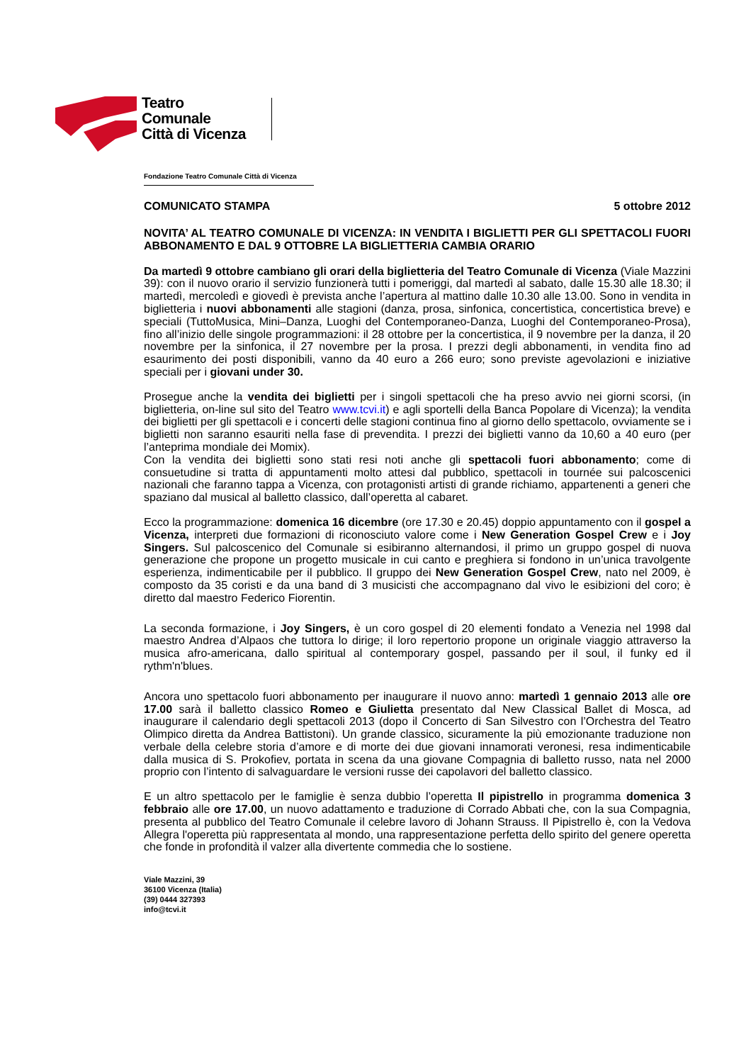Teatro
Comunale
Città di Vicenza
Fondazione Teatro Comunale Città di Vicenza
COMUNICATO STAMPA 5 ottobre 2012
NOVITA’ AL TEATRO COMUNALE DI VICENZA: IN VENDITA I BIGLIETTI PER GLI SPETTACOLI FUORI ABBONAMENTO E DAL 9 OTTOBRE LA BIGLIETTERIA CAMBIA ORARIO
Da martedì 9 ottobre cambiano gli orari della biglietteria del Teatro Comunale di Vicenza (Viale Mazzini 39): con il nuovo orario il servizio funzionerà tutti i pomeriggi, dal martedì al sabato, dalle 15.30 alle 18.30; il martedì, mercoledì e giovedì è prevista anche l’apertura al mattino dalle 10.30 alle 13.00. Sono in vendita in biglietteria i nuovi abbonamenti alle stagioni (danza, prosa, sinfonica, concertistica, concertistica breve) e speciali (TuttoMusica, Mini–Danza, Luoghi del Contemporaneo-Danza, Luoghi del Contemporaneo-Prosa), fino all’inizio delle singole programmazioni: il 28 ottobre per la concertistica, il 9 novembre per la danza, il 20 novembre per la sinfonica, il 27 novembre per la prosa. I prezzi degli abbonamenti, in vendita fino ad esaurimento dei posti disponibili, vanno da 40 euro a 266 euro; sono previste agevolazioni e iniziative speciali per i giovani under 30.
Prosegue anche la vendita dei biglietti per i singoli spettacoli che ha preso avvio nei giorni scorsi, (in biglietteria, on-line sul sito del Teatro www.tcvi.it) e agli sportelli della Banca Popolare di Vicenza); la vendita dei biglietti per gli spettacoli e i concerti delle stagioni continua fino al giorno dello spettacolo, ovviamente se i biglietti non saranno esauriti nella fase di prevendita. I prezzi dei biglietti vanno da 10,60 a 40 euro (per l’anteprima mondiale dei Momix).
Con la vendita dei biglietti sono stati resi noti anche gli spettacoli fuori abbonamento; come di consuetudine si tratta di appuntamenti molto attesi dal pubblico, spettacoli in tournée sui palcoscenici nazionali che faranno tappa a Vicenza, con protagonisti artisti di grande richiamo, appartenenti a generi che spaziano dal musical al balletto classico, dall’operetta al cabaret.
Ecco la programmazione: domenica 16 dicembre (ore 17.30 e 20.45) doppio appuntamento con il gospel a Vicenza, interpreti due formazioni di riconosciuto valore come i New Generation Gospel Crew e i Joy Singers. Sul palcoscenico del Comunale si esibiranno alternandosi, il primo un gruppo gospel di nuova generazione che propone un progetto musicale in cui canto e preghiera si fondono in un’unica travolgente esperienza, indimenticabile per il pubblico. Il gruppo dei New Generation Gospel Crew, nato nel 2009, è composto da 35 coristi e da una band di 3 musicisti che accompagnano dal vivo le esibizioni del coro; è diretto dal maestro Federico Fiorentin.
La seconda formazione, i Joy Singers, è un coro gospel di 20 elementi fondato a Venezia nel 1998 dal maestro Andrea d’Alpaos che tuttora lo dirige; il loro repertorio propone un originale viaggio attraverso la musica afro-americana, dallo spiritual al contemporary gospel, passando per il soul, il funky ed il rythm'n'blues.
Ancora uno spettacolo fuori abbonamento per inaugurare il nuovo anno: martedì 1 gennaio 2013 alle ore 17.00 sarà il balletto classico Romeo e Giulietta presentato dal New Classical Ballet di Mosca, ad inaugurare il calendario degli spettacoli 2013 (dopo il Concerto di San Silvestro con l’Orchestra del Teatro Olimpico diretta da Andrea Battistoni). Un grande classico, sicuramente la più emozionante traduzione non verbale della celebre storia d’amore e di morte dei due giovani innamorati veronesi, resa indimenticabile dalla musica di S. Prokofiev, portata in scena da una giovane Compagnia di balletto russo, nata nel 2000 proprio con l’intento di salvaguardare le versioni russe dei capolavori del balletto classico.
E un altro spettacolo per le famiglie è senza dubbio l’operetta Il pipistrello in programma domenica 3 febbraio alle ore 17.00, un nuovo adattamento e traduzione di Corrado Abbati che, con la sua Compagnia, presenta al pubblico del Teatro Comunale il celebre lavoro di Johann Strauss. Il Pipistrello è, con la Vedova Allegra l'operetta più rappresentata al mondo, una rappresentazione perfetta dello spirito del genere operetta che fonde in profondità il valzer alla divertente commedia che lo sostiene.
Viale Mazzini, 39
36100 Vicenza (Italia)
(39) 0444 327393
info@tcvi.it